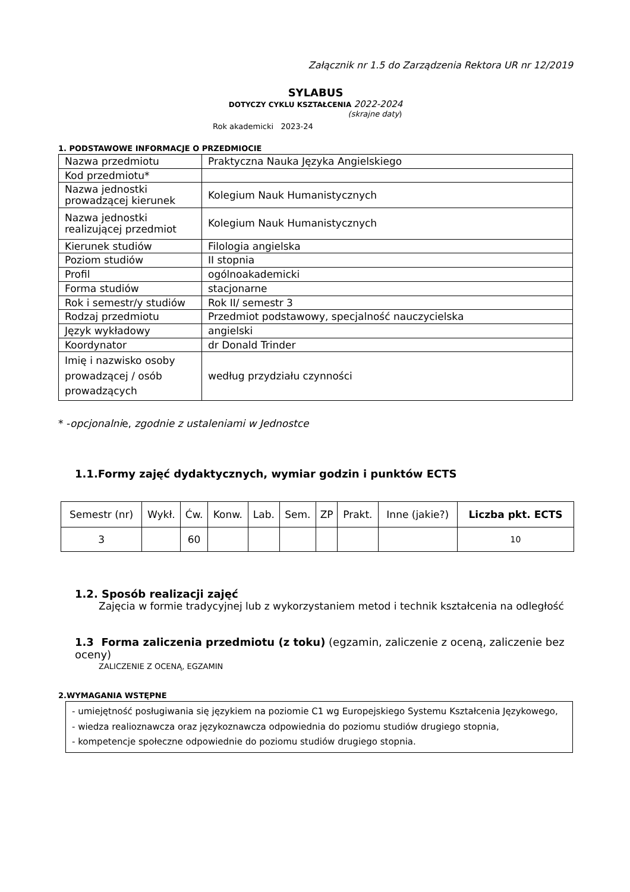Załącznik nr 1.5 do Zarządzenia Rektora UR nr 12/2019
SYLABUS
DOTYCZY CYKLU KSZTAŁCENIA 2022-2024
(skrajne daty)
Rok akademicki 2023-24
1. PODSTAWOWE INFORMACJE O PRZEDMIOCIE
| Nazwa przedmiotu | Praktyczna Nauka Języka Angielskiego |
| Kod przedmiotu* | |
| Nazwa jednostki prowadzącej kierunek | Kolegium Nauk Humanistycznych |
| Nazwa jednostki realizującej przedmiot | Kolegium Nauk Humanistycznych |
| Kierunek studiów | Filologia angielska |
| Poziom studiów | II stopnia |
| Profil | ogólnoakademicki |
| Forma studiów | stacjonarne |
| Rok i semestr/y studiów | Rok II/ semestr 3 |
| Rodzaj przedmiotu | Przedmiot podstawowy, specjalność nauczycielska |
| Język wykładowy | angielski |
| Koordynator | dr Donald Trinder |
| Imię i nazwisko osoby prowadzącej / osób prowadzących | według przydziału czynności |
* -opcjonalnie, zgodnie z ustaleniami w Jednostce
1.1.Formy zajęć dydaktycznych, wymiar godzin i punktów ECTS
| Semestr (nr) | Wykł. | Ćw. | Konw. | Lab. | Sem. | ZP | Prakt. | Inne (jakie?) | Liczba pkt. ECTS |
| --- | --- | --- | --- | --- | --- | --- | --- | --- | --- |
| 3 | | 60 | | | | | | | 10 |
1.2. Sposób realizacji zajęć
Zajęcia w formie tradycyjnej lub z wykorzystaniem metod i technik kształcenia na odległość
1.3 Forma zaliczenia przedmiotu (z toku) (egzamin, zaliczenie z oceną, zaliczenie bez oceny)
ZALICZENIE Z OCENĄ, EGZAMIN
2.WYMAGANIA WSTĘPNE
- umiejętność posługiwania się językiem na poziomie C1 wg Europejskiego Systemu Kształcenia Językowego,
- wiedza realioznawcza oraz językoznawcza odpowiednia do poziomu studiów drugiego stopnia,
- kompetencje społeczne odpowiednie do poziomu studiów drugiego stopnia.